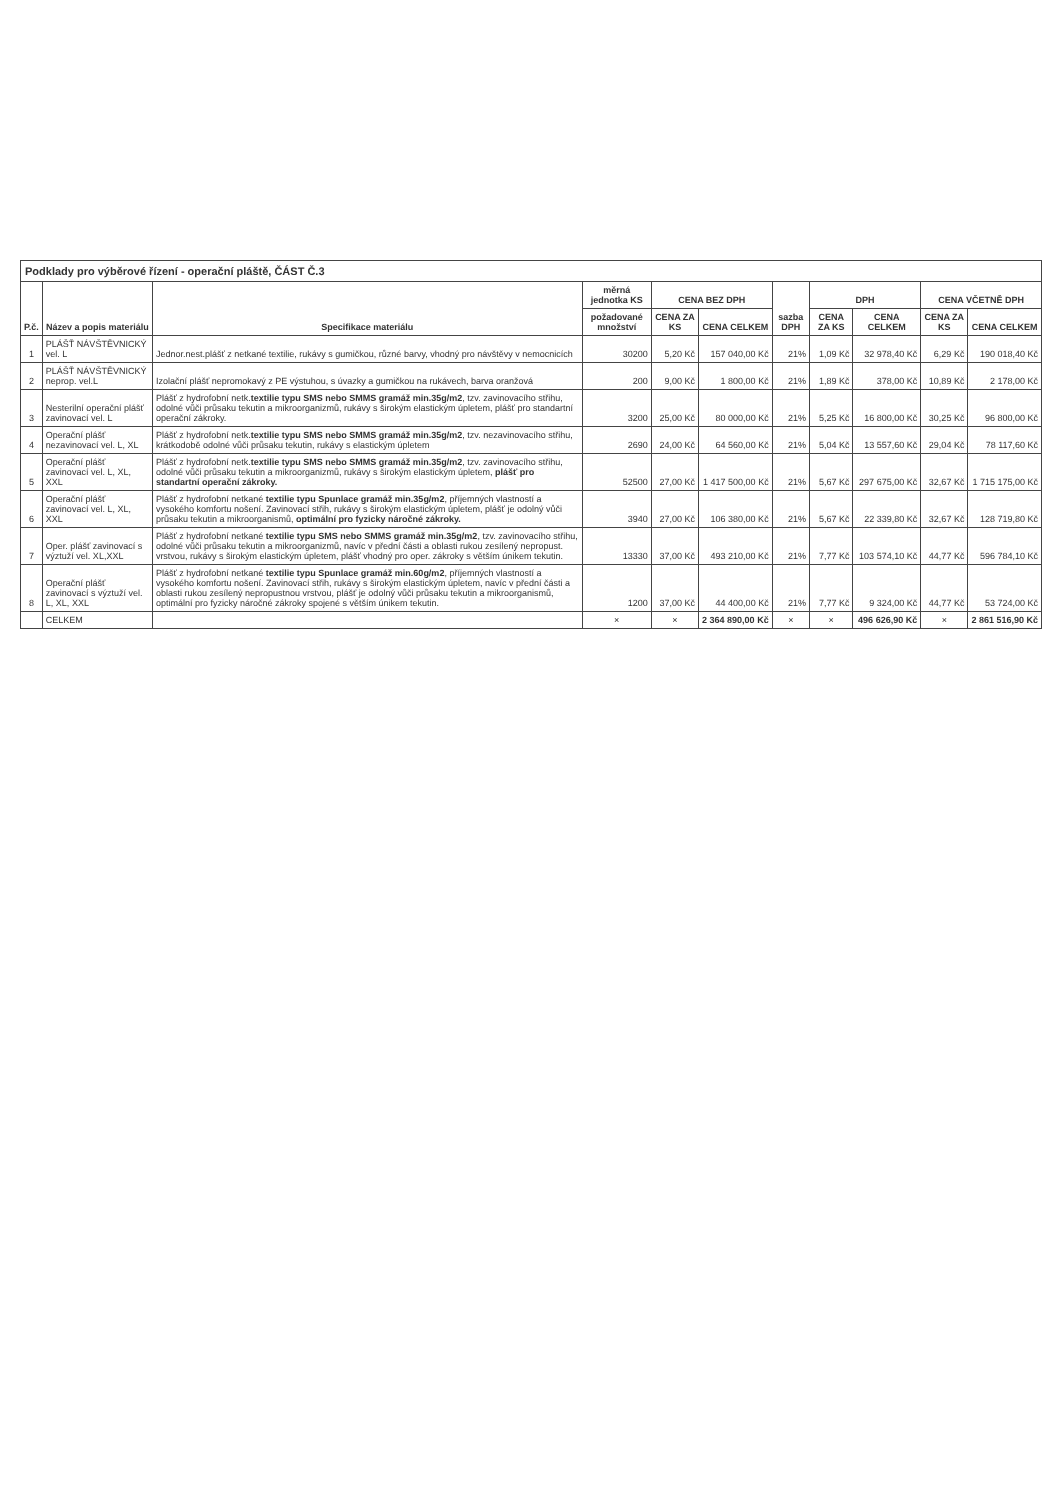Podklady pro výběrové řízení - operační pláště, ČÁST Č.3
| P.č. | Název a popis materiálu | Specifikace materiálu | měrná jednotka KS | CENA BEZ DPH | | sazba DPH | DPH | | CENA VČETNĚ DPH | |
| --- | --- | --- | --- | --- | --- | --- | --- | --- | --- | --- |
| | | | požadované množství | CENA ZA KS | CENA CELKEM | | CENA ZA KS | CENA CELKEM | CENA ZA KS | CENA CELKEM |
| 1 | PLÁŠŤ NÁVŠTĚVNICKÝ vel. L | Jednor.nest.plášť z netkané textilie, rukávy s gumičkou, různé barvy, vhodný pro návštěvy v nemocnicích | 30200 | 5,20 Kč | 157 040,00 Kč | 21% | 1,09 Kč | 32 978,40 Kč | 6,29 Kč | 190 018,40 Kč |
| 2 | PLÁŠŤ NÁVŠTĚVNICKÝ neprop. vel.L | Izolační plášť nepromokavý z PE výstuhou, s úvazky a gumičkou na rukávech, barva oranžová | 200 | 9,00 Kč | 1 800,00 Kč | 21% | 1,89 Kč | 378,00 Kč | 10,89 Kč | 2 178,00 Kč |
| 3 | Nesterilní operační plášť zavinovací vel. L | Plášť z hydrofobní netk. textilie typu SMS nebo SMMS gramáž min.35g/m2 , tzv. zavinovacího střihu, odolné vůči průsaku tekutin a mikroorganizmů, rukávy s širokým elastickým úpletem, plášť pro standartní operační zákroky. | 3200 | 25,00 Kč | 80 000,00 Kč | 21% | 5,25 Kč | 16 800,00 Kč | 30,25 Kč | 96 800,00 Kč |
| 4 | Operační plášť nezavinovací vel. L, XL | Plášť z hydrofobní netk. textilie typu SMS nebo SMMS gramáž min.35g/m2 , tzv. nezavinovacího střihu, krátkodobě odolné vůči průsaku tekutin, rukávy s elastickým úpletem | 2690 | 24,00 Kč | 64 560,00 Kč | 21% | 5,04 Kč | 13 557,60 Kč | 29,04 Kč | 78 117,60 Kč |
| 5 | Operační plášť zavinovací vel. L, XL, XXL | Plášť z hydrofobní netk. textilie typu SMS nebo SMMS gramáž min.35g/m2 , tzv. zavinovacího střihu, odolné vůči průsaku tekutin a mikroorganizmů, rukávy s širokým elastickým úpletem, plášť pro standartní operační zákroky. | 52500 | 27,00 Kč | 1 417 500,00 Kč | 21% | 5,67 Kč | 297 675,00 Kč | 32,67 Kč | 1 715 175,00 Kč |
| 6 | Operační plášť zavinovací vel. L, XL, XXL | Plášť z hydrofobní netkané textilie typu Spunlace gramáž min.35g/m2 , příjemných vlastností a vysokého komfortu nošení. Zavinovací střih, rukávy s širokým elastickým úpletem, plášť je odolný vůči průsaku tekutin a mikroorganismů, optimální pro fyzicky náročné zákroky. | 3940 | 27,00 Kč | 106 380,00 Kč | 21% | 5,67 Kč | 22 339,80 Kč | 32,67 Kč | 128 719,80 Kč |
| 7 | Oper. plášť zavinovací s výztuží vel. XL,XXL | Plášť z hydrofobní netkané textilie typu SMS nebo SMMS gramáž min.35g/m2 , tzv. zavinovacího střihu, odolné vůči průsaku tekutin a mikroorganizmů, navíc v přední části a oblasti rukou zesílený nepropust. vrstvou, rukávy s širokým elastickým úpletem, plášť vhodný pro oper. zákroky s větším únikem tekutin. | 13330 | 37,00 Kč | 493 210,00 Kč | 21% | 7,77 Kč | 103 574,10 Kč | 44,77 Kč | 596 784,10 Kč |
| 8 | Operační plášť zavinovací s výztuží vel. L, XL, XXL | Plášť z hydrofobní netkané textilie typu Spunlace gramáž min.60g/m2 , příjemných vlastností a vysokého komfortu nošení. Zavinovací střih, rukávy s širokým elastickým úpletem, navíc v přední části a oblasti rukou zesílený nepropustnou vrstvou, plášť je odolný vůči průsaku tekutin a mikroorganismů, optimální pro fyzicky náročné zákroky spojené s větším únikem tekutin. | 1200 | 37,00 Kč | 44 400,00 Kč | 21% | 7,77 Kč | 9 324,00 Kč | 44,77 Kč | 53 724,00 Kč |
| | CELKEM | | × | × | 2 364 890,00 Kč | × | × | 496 626,90 Kč | × | 2 861 516,90 Kč |